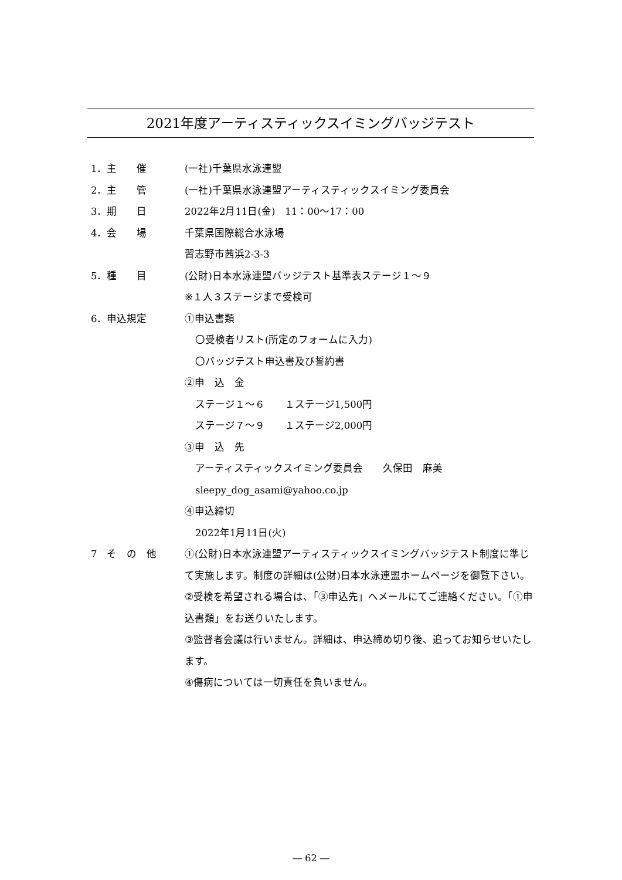2021年度アーティスティックスイミングバッジテスト
1．主　　催 (一社)千葉県水泳連盟
2．主　　管 (一社)千葉県水泳連盟アーティスティックスイミング委員会
3．期　　日 2022年2月11日(金)　11：00〜17：00
4．会　　場 千葉県国際総合水泳場
習志野市茜浜2-3-3
5．種　　目 (公財)日本水泳連盟バッジテスト基準表ステージ１〜９
※１人３ステージまで受検可
6．申込規定 ①申込書類
〇受検者リスト(所定のフォームに入力)
〇バッジテスト申込書及び誓約書
②申　込　金
ステージ１〜６　　１ステージ1,500円
ステージ７〜９　　１ステージ2,000円
③申　込　先
アーティスティックスイミング委員会　　久保田　麻美
sleepy_dog_asami@yahoo.co.jp
④申込締切
2022年1月11日(火)
7　そ　の　他 ①(公財)日本水泳連盟アーティスティックスイミングバッジテスト制度に準じて実施します。制度の詳細は(公財)日本水泳連盟ホームページを御覧下さい。
②受検を希望される場合は、「③申込先」へメールにてご連絡ください。「①申込書類」をお送りいたします。
③監督者会議は行いません。詳細は、申込締め切り後、追ってお知らせいたします。
④傷病については一切責任を負いません。
― 62 ―